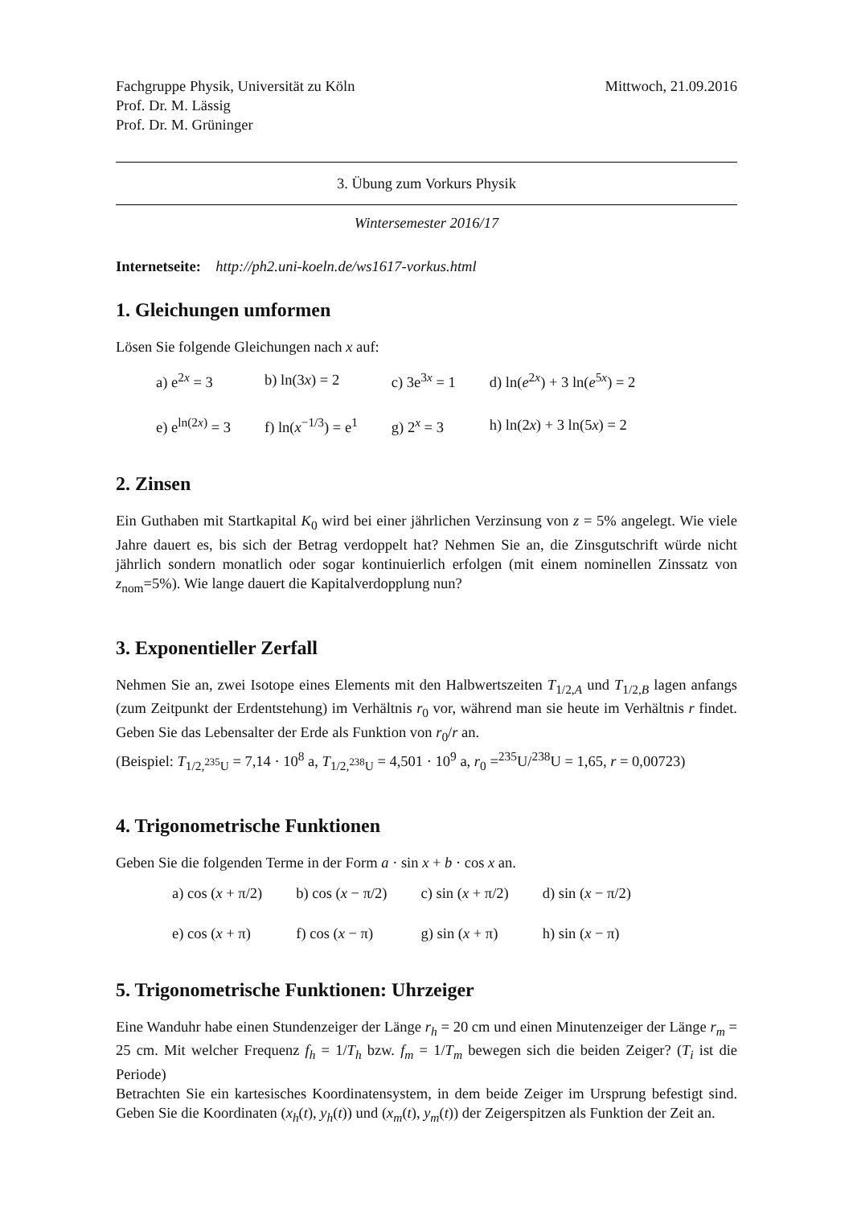Fachgruppe Physik, Universität zu Köln
Prof. Dr. M. Lässig
Prof. Dr. M. Grüninger
Mittwoch, 21.09.2016
3. Übung zum Vorkurs Physik
Wintersemester 2016/17
Internetseite: http://ph2.uni-koeln.de/ws1617-vorkus.html
1. Gleichungen umformen
Lösen Sie folgende Gleichungen nach x auf:
| a) e<sup>2x</sup> = 3 | b) ln(3 x ) = 2 | c) 3e<sup>3x</sup> = 1 | d) ln( e<sup>2x</sup>) + 3 ln( e<sup>5x</sup>) = 2 |
| e) e<sup>ln(2x)</sup> = 3 | f) ln( x<sup>−1/3</sup>) = e<sup>1</sup> | g) 2<sup>x</sup> = 3 | h) ln(2 x ) + 3 ln(5 x ) = 2 |
2. Zinsen
Ein Guthaben mit Startkapital K<sub>0</sub> wird bei einer jährlichen Verzinsung von z = 5% angelegt. Wie viele Jahre dauert es, bis sich der Betrag verdoppelt hat? Nehmen Sie an, die Zinsgutschrift würde nicht jährlich sondern monatlich oder sogar kontinuierlich erfolgen (mit einem nominellen Zinssatz von z<sub>nom</sub>=5%). Wie lange dauert die Kapitalverdopplung nun?
3. Exponentieller Zerfall
Nehmen Sie an, zwei Isotope eines Elements mit den Halbwertszeiten T<sub>1/2,A</sub> und T<sub>1/2,B</sub> lagen anfangs (zum Zeitpunkt der Erdentstehung) im Verhältnis r<sub>0</sub> vor, während man sie heute im Verhältnis r findet. Geben Sie das Lebensalter der Erde als Funktion von r<sub>0</sub>/r an.
(Beispiel: T<sub>1/2,<sup>235</sup>U</sub> = 7,14 · 10<sup>8</sup> a, T<sub>1/2,<sup>238</sup>U</sub> = 4,501 · 10<sup>9</sup> a, r<sub>0</sub> =<sup>235</sup>U/<sup>238</sup>U = 1,65, r = 0,00723)
4. Trigonometrische Funktionen
Geben Sie die folgenden Terme in der Form a · sin x + b · cos x an.
| a) cos ( x + π/2) | b) cos ( x − π/2) | c) sin ( x + π/2) | d) sin ( x − π/2) |
| e) cos ( x + π) | f) cos ( x − π) | g) sin ( x + π) | h) sin ( x − π) |
5. Trigonometrische Funktionen: Uhrzeiger
Eine Wanduhr habe einen Stundenzeiger der Länge r<sub>h</sub> = 20 cm und einen Minutenzeiger der Länge r<sub>m</sub> = 25 cm. Mit welcher Frequenz f<sub>h</sub> = 1/T<sub>h</sub> bzw. f<sub>m</sub> = 1/T<sub>m</sub> bewegen sich die beiden Zeiger? (T<sub>i</sub> ist die Periode)
Betrachten Sie ein kartesisches Koordinatensystem, in dem beide Zeiger im Ursprung befestigt sind. Geben Sie die Koordinaten (x<sub>h</sub>(t), y<sub>h</sub>(t)) und (x<sub>m</sub>(t), y<sub>m</sub>(t)) der Zeigerspitzen als Funktion der Zeit an.